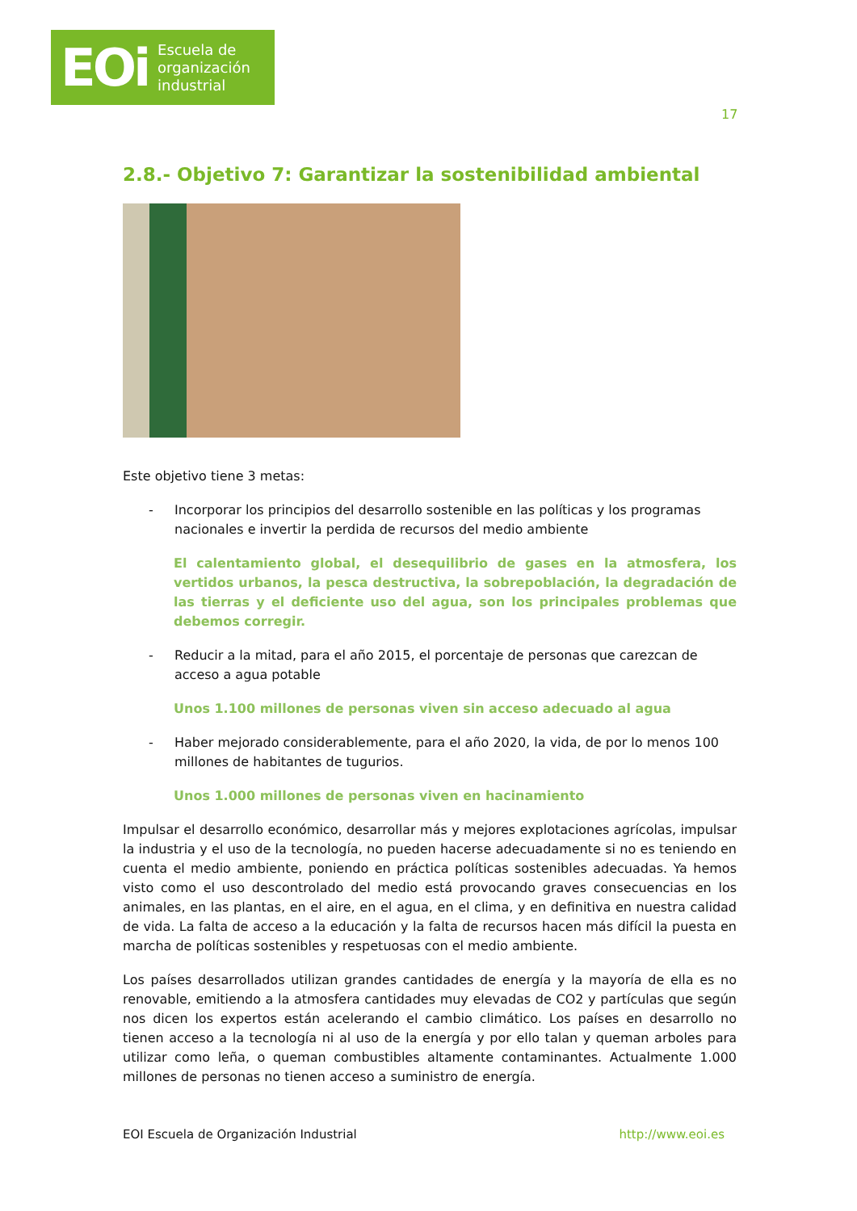EOi
Escuela de
organización
industrial
17
2.8.- Objetivo 7: Garantizar la sostenibilidad ambiental
Este objetivo tiene 3 metas:
- Incorporar los principios del desarrollo sostenible en las políticas y los programas nacionales e invertir la perdida de recursos del medio ambiente
El calentamiento global, el desequilibrio de gases en la atmosfera, los vertidos urbanos, la pesca destructiva, la sobrepoblación, la degradación de las tierras y el deficiente uso del agua, son los principales problemas que debemos corregir.
- Reducir a la mitad, para el año 2015, el porcentaje de personas que carezcan de acceso a agua potable
Unos 1.100 millones de personas viven sin acceso adecuado al agua
- Haber mejorado considerablemente, para el año 2020, la vida, de por lo menos 100 millones de habitantes de tugurios.
Unos 1.000 millones de personas viven en hacinamiento
Impulsar el desarrollo económico, desarrollar más y mejores explotaciones agrícolas, impulsar la industria y el uso de la tecnología, no pueden hacerse adecuadamente si no es teniendo en cuenta el medio ambiente, poniendo en práctica políticas sostenibles adecuadas. Ya hemos visto como el uso descontrolado del medio está provocando graves consecuencias en los animales, en las plantas, en el aire, en el agua, en el clima, y en definitiva en nuestra calidad de vida. La falta de acceso a la educación y la falta de recursos hacen más difícil la puesta en marcha de políticas sostenibles y respetuosas con el medio ambiente.
Los países desarrollados utilizan grandes cantidades de energía y la mayoría de ella es no renovable, emitiendo a la atmosfera cantidades muy elevadas de CO2 y partículas que según nos dicen los expertos están acelerando el cambio climático. Los países en desarrollo no tienen acceso a la tecnología ni al uso de la energía y por ello talan y queman arboles para utilizar como leña, o queman combustibles altamente contaminantes. Actualmente 1.000 millones de personas no tienen acceso a suministro de energía.
EOI Escuela de Organización Industrial http://www.eoi.es